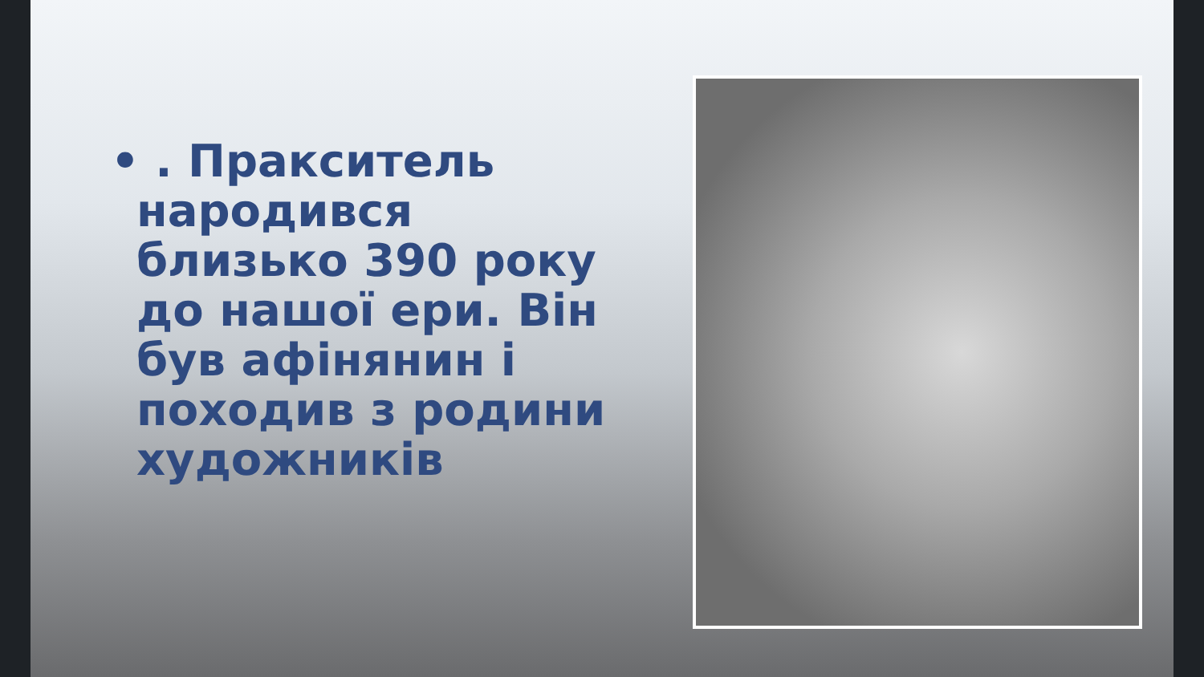• . Пракситель народився близько 390 року до нашої ери. Він був афінянин і походив з родини художників